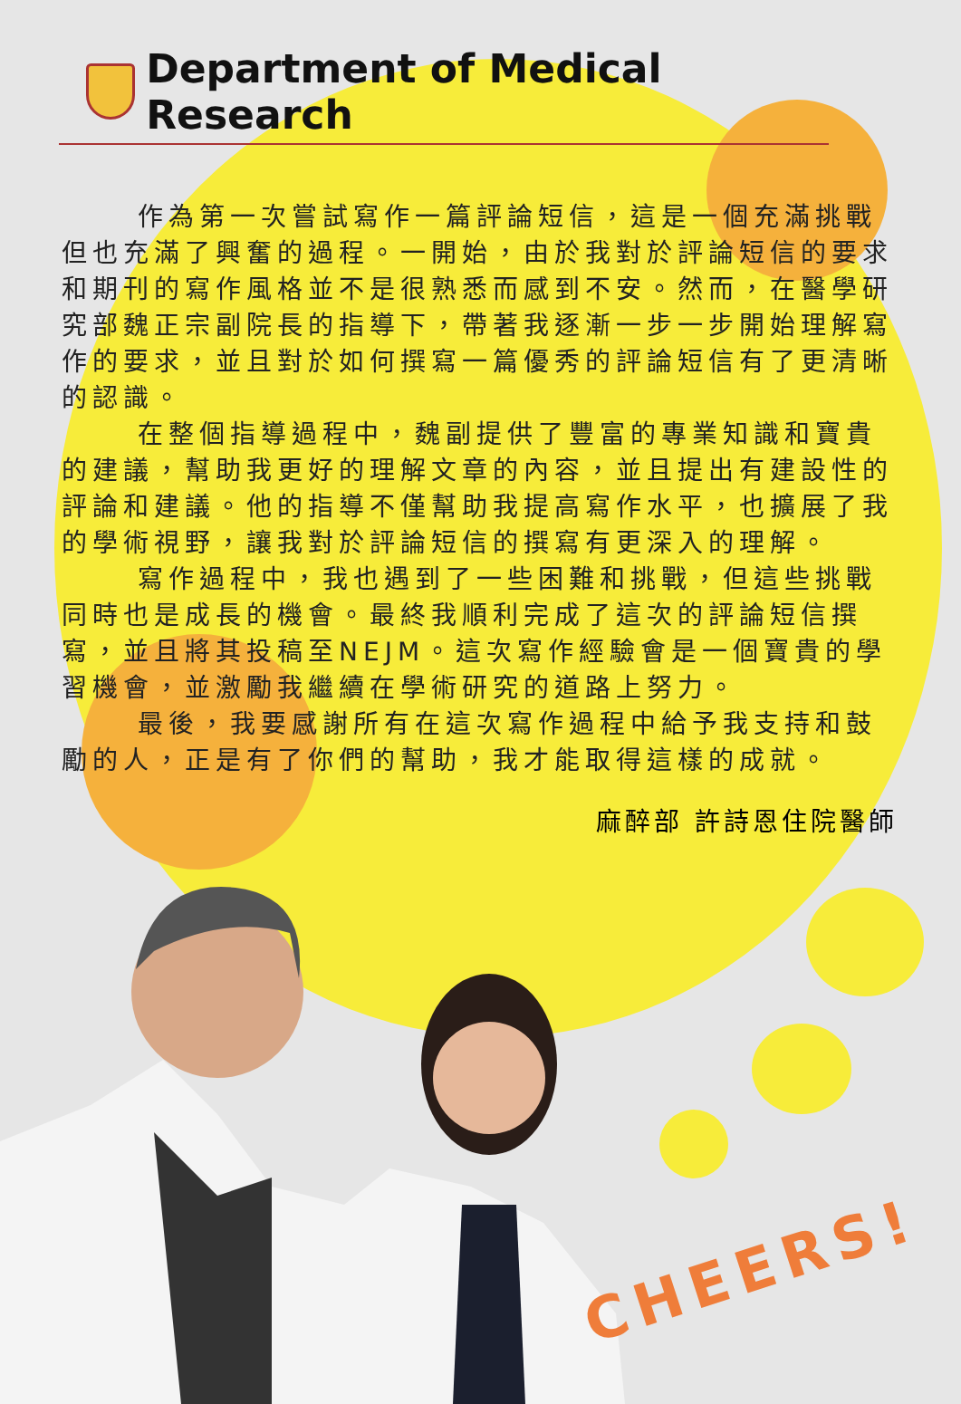Department of Medical Research
作為第一次嘗試寫作一篇評論短信，這是一個充滿挑戰但也充滿了興奮的過程。一開始，由於我對於評論短信的要求和期刊的寫作風格並不是很熟悉而感到不安。然而，在醫學研究部魏正宗副院長的指導下，帶著我逐漸一步一步開始理解寫作的要求，並且對於如何撰寫一篇優秀的評論短信有了更清晰的認識。
在整個指導過程中，魏副提供了豐富的專業知識和寶貴的建議，幫助我更好的理解文章的內容，並且提出有建設性的評論和建議。他的指導不僅幫助我提高寫作水平，也擴展了我的學術視野，讓我對於評論短信的撰寫有更深入的理解。
寫作過程中，我也遇到了一些困難和挑戰，但這些挑戰同時也是成長的機會。最終我順利完成了這次的評論短信撰寫，並且將其投稿至NEJM。這次寫作經驗會是一個寶貴的學習機會，並激勵我繼續在學術研究的道路上努力。
最後，我要感謝所有在這次寫作過程中給予我支持和鼓勵的人，正是有了你們的幫助，我才能取得這樣的成就。
麻醉部 許詩恩住院醫師
CHEERS!